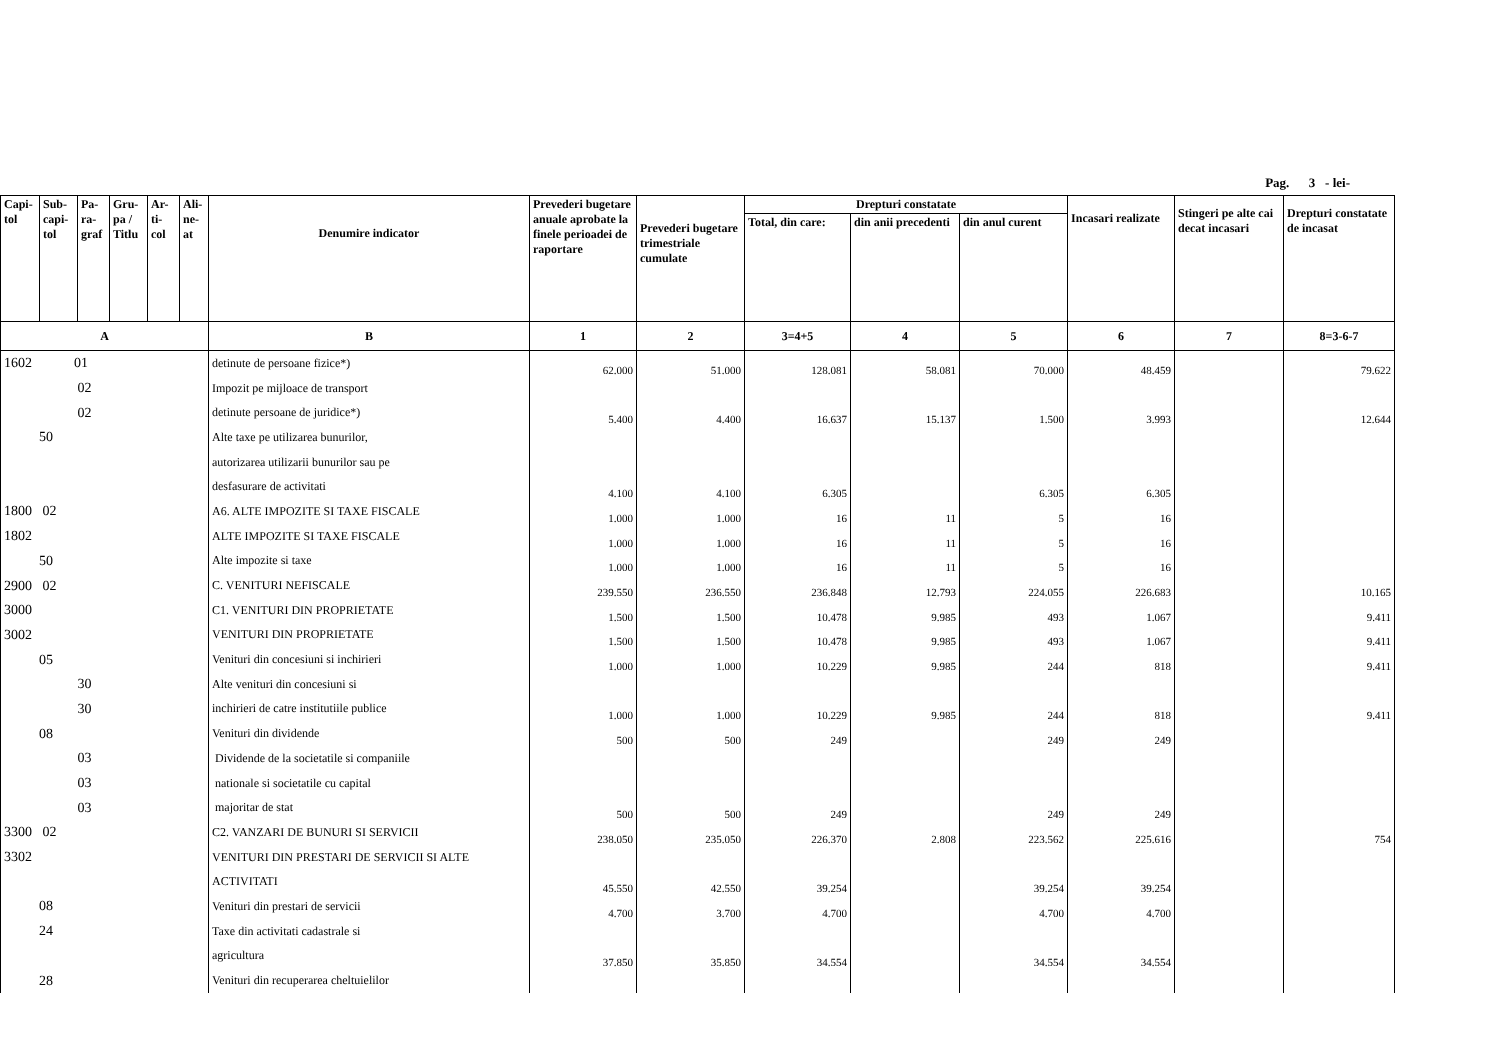Pag. 3 - lei-
| Capi- tol | Sub- capi- tol | Pa- ra- graf | Gru- pa / Titlu | Ar- ti- col | Ali- ne- at | Denumire indicator | Prevederi bugetare anuale aprobate la finele perioadei de raportare | Prevederi bugetare trimestriale cumulate | Drepturi constatate | | | Incasari realizate | Stingeri pe alte cai decat incasari | Drepturi constatate de incasat |
| --- | --- | --- | --- | --- | --- | --- | --- | --- | --- | --- | --- | --- | --- | --- |
| | | | | | | | | | Total, din care: | din anii precedenti | din anul curent | | | |
| A | | | | | | B | 1 | 2 | 3=4+5 | 4 | 5 | 6 | 7 | 8=3-6-7 |
| 1602 01 | | | | | | detinute de persoane fizice*) | 62.000 | 51.000 | 128.081 | 58.081 | 70.000 | 48.459 | | 79.622 |
| 02 | | | | | | Impozit pe mijloace de transport | | | | | | | | |
| 02 | | | | | | detinute persoane de juridice*) | 5.400 | 4.400 | 16.637 | 15.137 | 1.500 | 3.993 | | 12.644 |
| 50 | | | | | | Alte taxe pe utilizarea bunurilor, | | | | | | | | |
| | | | | | | autorizarea utilizarii bunurilor sau pe | | | | | | | | |
| | | | | | | desfasurare de activitati | 4.100 | 4.100 | 6.305 | | 6.305 | 6.305 | | |
| 1800 02 | | | | | | A6. ALTE IMPOZITE SI TAXE FISCALE | 1.000 | 1.000 | 16 | 11 | 5 | 16 | | |
| 1802 | | | | | | ALTE IMPOZITE SI TAXE FISCALE | 1.000 | 1.000 | 16 | 11 | 5 | 16 | | |
| 50 | | | | | | Alte impozite si taxe | 1.000 | 1.000 | 16 | 11 | 5 | 16 | | |
| 2900 02 | | | | | | C. VENITURI NEFISCALE | 239.550 | 236.550 | 236.848 | 12.793 | 224.055 | 226.683 | | 10.165 |
| 3000 | | | | | | C1. VENITURI DIN PROPRIETATE | 1.500 | 1.500 | 10.478 | 9.985 | 493 | 1.067 | | 9.411 |
| 3002 | | | | | | VENITURI DIN PROPRIETATE | 1.500 | 1.500 | 10.478 | 9.985 | 493 | 1.067 | | 9.411 |
| 05 | | | | | | Venituri din concesiuni si inchirieri | 1.000 | 1.000 | 10.229 | 9.985 | 244 | 818 | | 9.411 |
| 30 | | | | | | Alte venituri din concesiuni si | | | | | | | | |
| 30 | | | | | | inchirieri de catre institutiile publice | 1.000 | 1.000 | 10.229 | 9.985 | 244 | 818 | | 9.411 |
| 08 | | | | | | Venituri din dividende | 500 | 500 | 249 | | 249 | 249 | | |
| 03 | | | | | | Dividende de la societatile si companiile | | | | | | | | |
| 03 | | | | | | nationale si societatile cu capital | | | | | | | | |
| 03 | | | | | | majoritar de stat | 500 | 500 | 249 | | 249 | 249 | | |
| 3300 02 | | | | | | C2. VANZARI DE BUNURI SI SERVICII | 238.050 | 235.050 | 226.370 | 2.808 | 223.562 | 225.616 | | 754 |
| 3302 | | | | | | VENITURI DIN PRESTARI DE SERVICII SI ALTE | | | | | | | | |
| | | | | | | ACTIVITATI | 45.550 | 42.550 | 39.254 | | 39.254 | 39.254 | | |
| 08 | | | | | | Venituri din prestari de servicii | 4.700 | 3.700 | 4.700 | | 4.700 | 4.700 | | |
| 24 | | | | | | Taxe din activitati cadastrale si | | | | | | | | |
| | | | | | | agricultura | 37.850 | 35.850 | 34.554 | | 34.554 | 34.554 | | |
| 28 | | | | | | Venituri din recuperarea cheltuielilor | | | | | | | | |